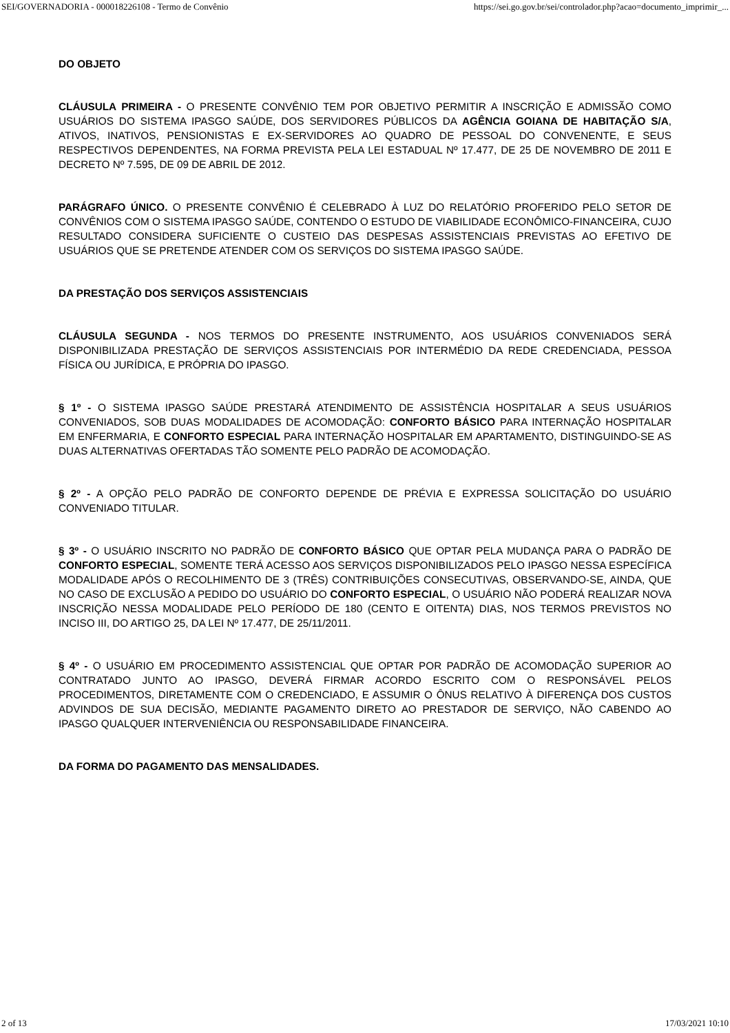SEI/GOVERNADORIA - 000018226108 - Termo de Convênio https://sei.go.gov.br/sei/controlador.php?acao=documento_imprimir_...
DO OBJETO
CLÁUSULA PRIMEIRA - O PRESENTE CONVÊNIO TEM POR OBJETIVO PERMITIR A INSCRIÇÃO E ADMISSÃO COMO USUÁRIOS DO SISTEMA IPASGO SAÚDE, DOS SERVIDORES PÚBLICOS DA AGÊNCIA GOIANA DE HABITAÇÃO S/A, ATIVOS, INATIVOS, PENSIONISTAS E EX-SERVIDORES AO QUADRO DE PESSOAL DO CONVENENTE, E SEUS RESPECTIVOS DEPENDENTES, NA FORMA PREVISTA PELA LEI ESTADUAL Nº 17.477, DE 25 DE NOVEMBRO DE 2011 E DECRETO Nº 7.595, DE 09 DE ABRIL DE 2012.
PARÁGRAFO ÚNICO. O PRESENTE CONVÊNIO É CELEBRADO À LUZ DO RELATÓRIO PROFERIDO PELO SETOR DE CONVÊNIOS COM O SISTEMA IPASGO SAÚDE, CONTENDO O ESTUDO DE VIABILIDADE ECONÔMICO-FINANCEIRA, CUJO RESULTADO CONSIDERA SUFICIENTE O CUSTEIO DAS DESPESAS ASSISTENCIAIS PREVISTAS AO EFETIVO DE USUÁRIOS QUE SE PRETENDE ATENDER COM OS SERVIÇOS DO SISTEMA IPASGO SAÚDE.
DA PRESTAÇÃO DOS SERVIÇOS ASSISTENCIAIS
CLÁUSULA SEGUNDA - NOS TERMOS DO PRESENTE INSTRUMENTO, AOS USUÁRIOS CONVENIADOS SERÁ DISPONIBILIZADA PRESTAÇÃO DE SERVIÇOS ASSISTENCIAIS POR INTERMÉDIO DA REDE CREDENCIADA, PESSOA FÍSICA OU JURÍDICA, E PRÓPRIA DO IPASGO.
§ 1º - O SISTEMA IPASGO SAÚDE PRESTARÁ ATENDIMENTO DE ASSISTÊNCIA HOSPITALAR A SEUS USUÁRIOS CONVENIADOS, SOB DUAS MODALIDADES DE ACOMODAÇÃO: CONFORTO BÁSICO PARA INTERNAÇÃO HOSPITALAR EM ENFERMARIA, E CONFORTO ESPECIAL PARA INTERNAÇÃO HOSPITALAR EM APARTAMENTO, DISTINGUINDO-SE AS DUAS ALTERNATIVAS OFERTADAS TÃO SOMENTE PELO PADRÃO DE ACOMODAÇÃO.
§ 2º - A OPÇÃO PELO PADRÃO DE CONFORTO DEPENDE DE PRÉVIA E EXPRESSA SOLICITAÇÃO DO USUÁRIO CONVENIADO TITULAR.
§ 3º - O USUÁRIO INSCRITO NO PADRÃO DE CONFORTO BÁSICO QUE OPTAR PELA MUDANÇA PARA O PADRÃO DE CONFORTO ESPECIAL, SOMENTE TERÁ ACESSO AOS SERVIÇOS DISPONIBILIZADOS PELO IPASGO NESSA ESPECÍFICA MODALIDADE APÓS O RECOLHIMENTO DE 3 (TRÊS) CONTRIBUIÇÕES CONSECUTIVAS, OBSERVANDO-SE, AINDA, QUE NO CASO DE EXCLUSÃO A PEDIDO DO USUÁRIO DO CONFORTO ESPECIAL, O USUÁRIO NÃO PODERÁ REALIZAR NOVA INSCRIÇÃO NESSA MODALIDADE PELO PERÍODO DE 180 (CENTO E OITENTA) DIAS, NOS TERMOS PREVISTOS NO INCISO III, DO ARTIGO 25, DA LEI Nº 17.477, DE 25/11/2011.
§ 4º - O USUÁRIO EM PROCEDIMENTO ASSISTENCIAL QUE OPTAR POR PADRÃO DE ACOMODAÇÃO SUPERIOR AO CONTRATADO JUNTO AO IPASGO, DEVERÁ FIRMAR ACORDO ESCRITO COM O RESPONSÁVEL PELOS PROCEDIMENTOS, DIRETAMENTE COM O CREDENCIADO, E ASSUMIR O ÔNUS RELATIVO À DIFERENÇA DOS CUSTOS ADVINDOS DE SUA DECISÃO, MEDIANTE PAGAMENTO DIRETO AO PRESTADOR DE SERVIÇO, NÃO CABENDO AO IPASGO QUALQUER INTERVENIÊNCIA OU RESPONSABILIDADE FINANCEIRA.
DA FORMA DO PAGAMENTO DAS MENSALIDADES.
2 of 13 17/03/2021 10:10